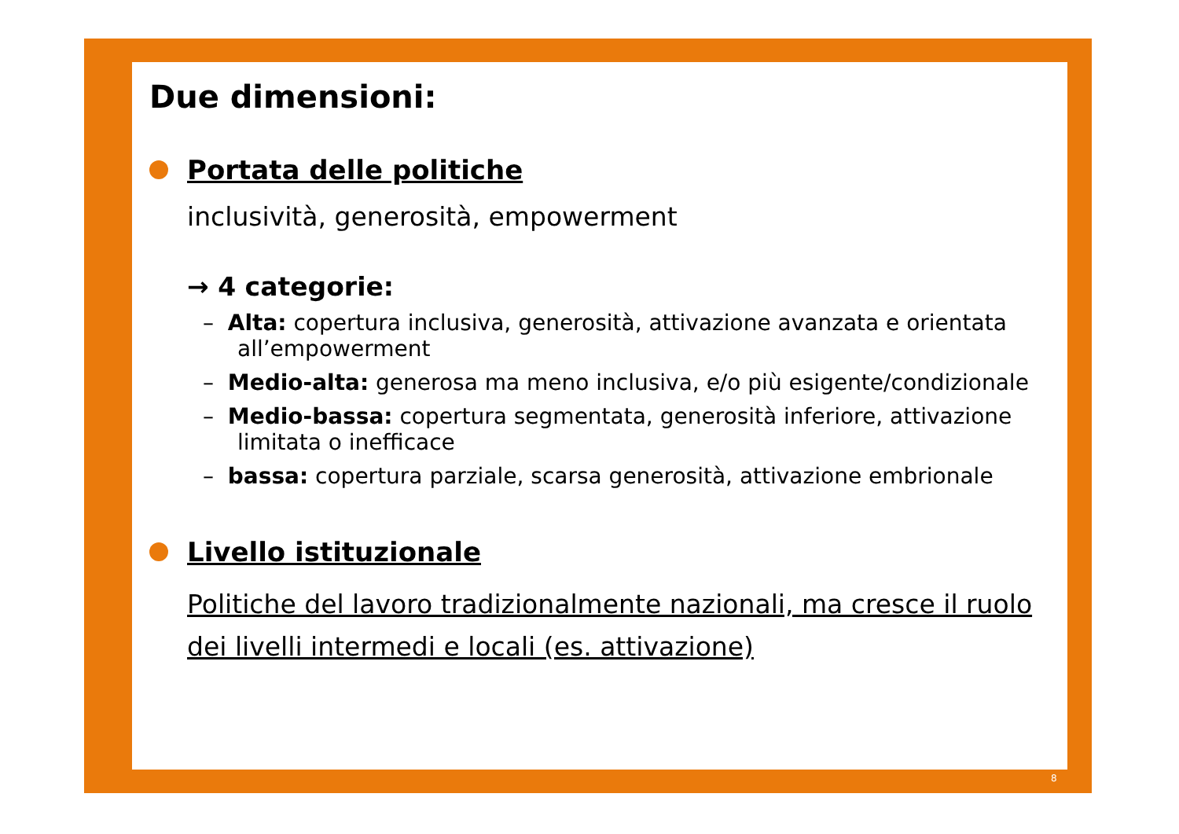Due dimensioni:
Portata delle politiche
inclusività, generosità, empowerment
→ 4 categorie:
– Alta: copertura inclusiva, generosità, attivazione avanzata e orientata all’empowerment
– Medio-alta: generosa ma meno inclusiva, e/o più esigente/condizionale
– Medio-bassa: copertura segmentata, generosità inferiore, attivazione limitata o inefficace
– bassa: copertura parziale, scarsa generosità, attivazione embrionale
Livello istituzionale
Politiche del lavoro tradizionalmente nazionali, ma cresce il ruolo dei livelli intermedi e locali (es. attivazione)
8